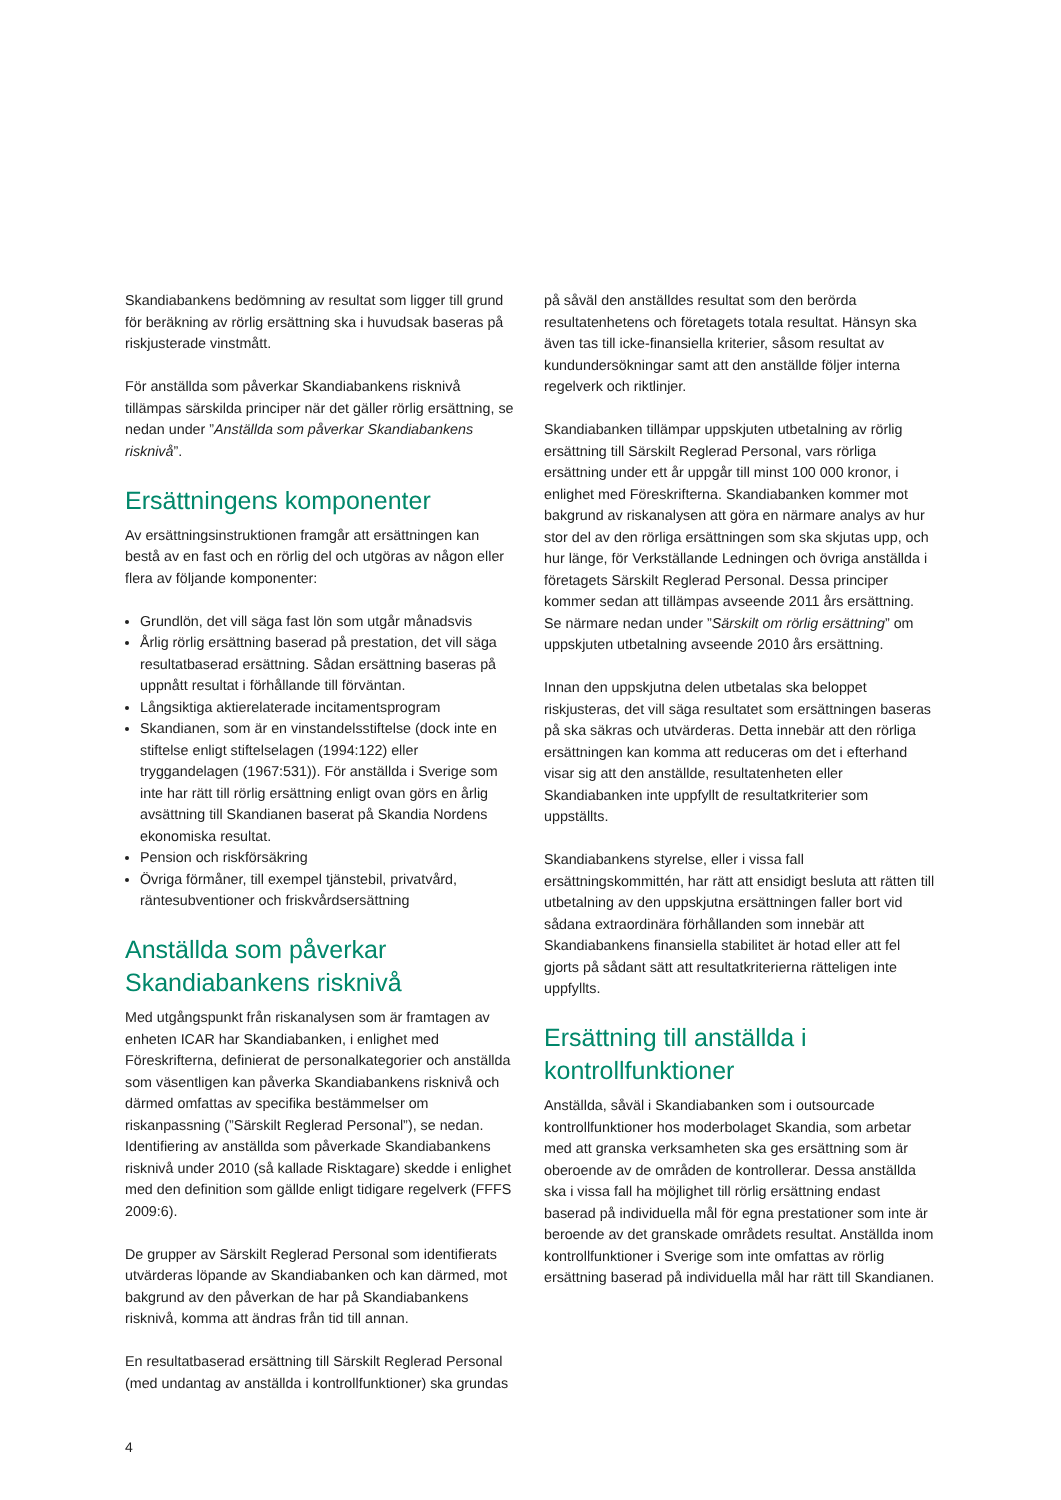Skandiabankens bedömning av resultat som ligger till grund för beräkning av rörlig ersättning ska i huvudsak baseras på riskjusterade vinstmått.
För anställda som påverkar Skandiabankens risknivå tillämpas särskilda principer när det gäller rörlig ersättning, se nedan under ”Anställda som påverkar Skandiabankens risknivå”.
Ersättningens komponenter
Av ersättningsinstruktionen framgår att ersättningen kan bestå av en fast och en rörlig del och utgöras av någon eller flera av följande komponenter:
Grundlön, det vill säga fast lön som utgår månadsvis
Årlig rörlig ersättning baserad på prestation, det vill säga resultatbaserad ersättning. Sådan ersättning baseras på uppnått resultat i förhållande till förväntan.
Långsiktiga aktierelaterade incitamentsprogram
Skandianen, som är en vinstandelsstiftelse (dock inte en stiftelse enligt stiftelselagen (1994:122) eller tryggandelagen (1967:531)). För anställda i Sverige som inte har rätt till rörlig ersättning enligt ovan görs en årlig avsättning till Skandianen baserat på Skandia Nordens ekonomiska resultat.
Pension och riskförsäkring
Övriga förmåner, till exempel tjänstebil, privatvård, räntesubventioner och friskvårdsersättning
Anställda som påverkar Skandiabankens risknivå
Med utgångspunkt från riskanalysen som är framtagen av enheten ICAR har Skandiabanken, i enlighet med Föreskrifterna, definierat de personalkategorier och anställda som väsentligen kan påverka Skandiabankens risknivå och därmed omfattas av specifika bestämmelser om riskanpassning (”Särskilt Reglerad Personal”), se nedan. Identifiering av anställda som påverkade Skandiabankens risknivå under 2010 (så kallade Risktagare) skedde i enlighet med den definition som gällde enligt tidigare regelverk (FFFS 2009:6).
De grupper av Särskilt Reglerad Personal som identifierats utvärderas löpande av Skandiabanken och kan därmed, mot bakgrund av den påverkan de har på Skandiabankens risknivå, komma att ändras från tid till annan.
En resultatbaserad ersättning till Särskilt Reglerad Personal (med undantag av anställda i kontrollfunktioner) ska grundas
på såväl den anställdes resultat som den berörda resultatenhetens och företagets totala resultat. Hänsyn ska även tas till icke-finansiella kriterier, såsom resultat av kundundersökningar samt att den anställde följer interna regelverk och riktlinjer.
Skandiabanken tillämpar uppskjuten utbetalning av rörlig ersättning till Särskilt Reglerad Personal, vars rörliga ersättning under ett år uppgår till minst 100 000 kronor, i enlighet med Föreskrifterna. Skandiabanken kommer mot bakgrund av riskanalysen att göra en närmare analys av hur stor del av den rörliga ersättningen som ska skjutas upp, och hur länge, för Verkställande Ledningen och övriga anställda i företagets Särskilt Reglerad Personal. Dessa principer kommer sedan att tillämpas avseende 2011 års ersättning. Se närmare nedan under ”Särskilt om rörlig ersättning” om uppskjuten utbetalning avseende 2010 års ersättning.
Innan den uppskjutna delen utbetalas ska beloppet riskjusteras, det vill säga resultatet som ersättningen baseras på ska säkras och utvärderas. Detta innebär att den rörliga ersättningen kan komma att reduceras om det i efterhand visar sig att den anställde, resultatenheten eller Skandiabanken inte uppfyllt de resultatkriterier som uppställts.
Skandiabankens styrelse, eller i vissa fall ersättningskommittén, har rätt att ensidigt besluta att rätten till utbetalning av den uppskjutna ersättningen faller bort vid sådana extraordinära förhållanden som innebär att Skandiabankens finansiella stabilitet är hotad eller att fel gjorts på sådant sätt att resultatkriterierna rätteligen inte uppfyllts.
Ersättning till anställda i kontrollfunktioner
Anställda, såväl i Skandiabanken som i outsourcade kontrollfunktioner hos moderbolaget Skandia, som arbetar med att granska verksamheten ska ges ersättning som är oberoende av de områden de kontrollerar. Dessa anställda ska i vissa fall ha möjlighet till rörlig ersättning endast baserad på individuella mål för egna prestationer som inte är beroende av det granskade områdets resultat. Anställda inom kontrollfunktioner i Sverige som inte omfattas av rörlig ersättning baserad på individuella mål har rätt till Skandianen.
4